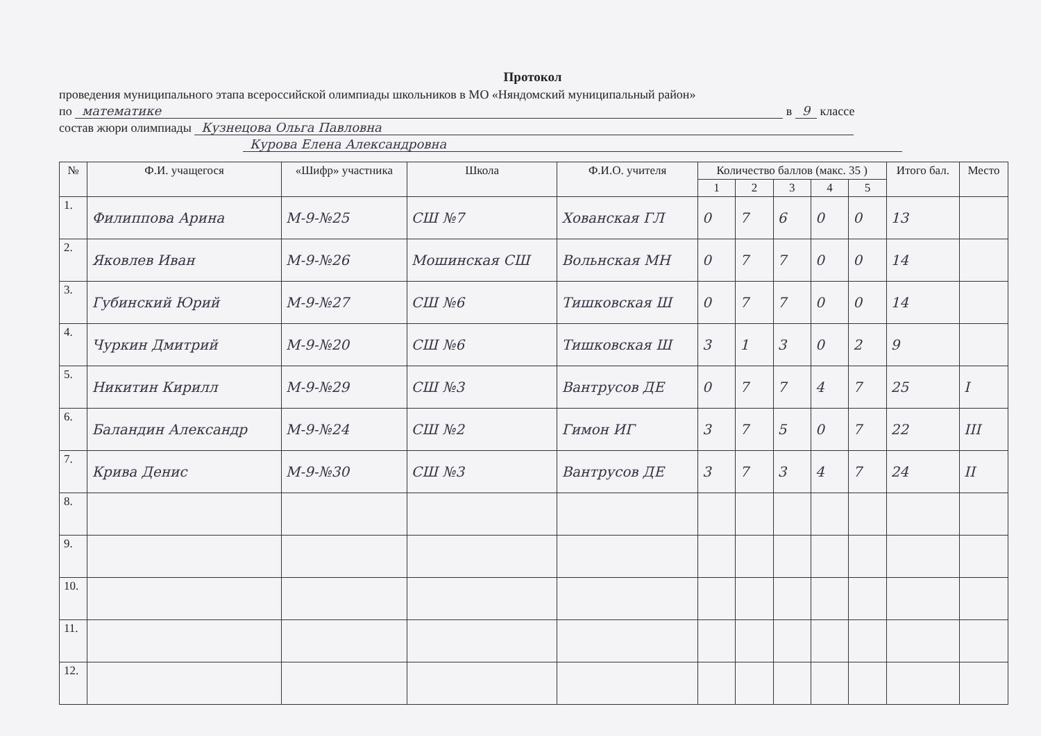Протокол
проведения муниципального этапа всероссийской олимпиады школьников в МО «Няндомский муниципальный район»
по математике в 9 классе
состав жюри олимпиады Кузнецова Ольга Павловна
Курова Елена Александровна
| № | Ф.И. учащегося | «Шифр» участника | Школа | Ф.И.О. учителя | Количество баллов (макс. 35 ) | | | | | Итого бал. | Место |
| --- | --- | --- | --- | --- | --- | --- | --- | --- | --- | --- | --- |
| | | | | | 1 | 2 | 3 | 4 | 5 | | |
| 1. | Филиппова Арина | М-9-№25 | СШ №7 | Хованская ГЛ | 0 | 7 | 6 | 0 | 0 | 13 | |
| 2. | Яковлев Иван | М-9-№26 | Мошинская СШ | Вольнская МН | 0 | 7 | 7 | 0 | 0 | 14 | |
| 3. | Губинский Юрий | М-9-№27 | СШ №6 | Тишковская Ш | 0 | 7 | 7 | 0 | 0 | 14 | |
| 4. | Чуркин Дмитрий | М-9-№20 | СШ №6 | Тишковская Ш | 3 | 1 | 3 | 0 | 2 | 9 | |
| 5. | Никитин Кирилл | М-9-№29 | СШ №3 | Вантрусов ДЕ | 0 | 7 | 7 | 4 | 7 | 25 | I |
| 6. | Баландин Александр | М-9-№24 | СШ №2 | Гимон ИГ | 3 | 7 | 5 | 0 | 7 | 22 | III |
| 7. | Крива Денис | М-9-№30 | СШ №3 | Вантрусов ДЕ | 3 | 7 | 3 | 4 | 7 | 24 | II |
| 8. | | | | | | | | | | | |
| 9. | | | | | | | | | | | |
| 10. | | | | | | | | | | | |
| 11. | | | | | | | | | | | |
| 12. | | | | | | | | | | | |